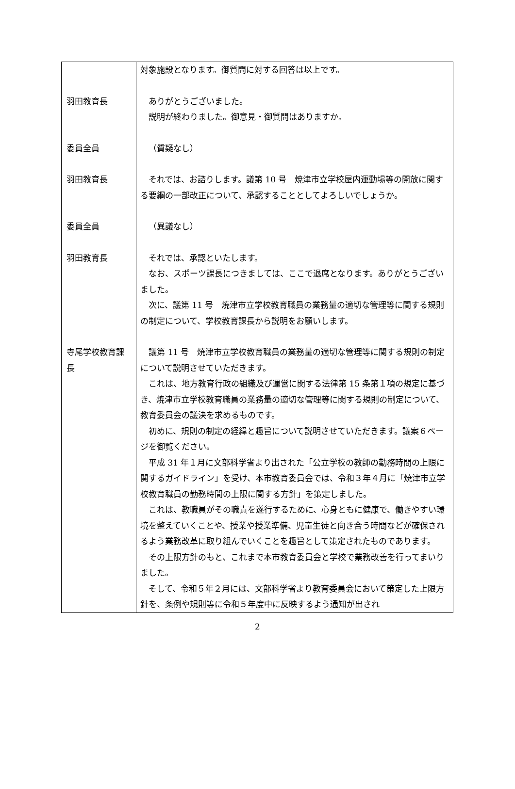| | 対象施設となります。御質問に対する回答は以上です。 |
| 羽田教育長 | ありがとうございました。 説明が終わりました。御意見・御質問はありますか。 |
| 委員全員 | （質疑なし） |
| 羽田教育長 | それでは、お諮りします。議第 10 号 焼津市立学校屋内運動場等の開放に関する要綱の一部改正について、承認することとしてよろしいでしょうか。 |
| 委員全員 | （異議なし） |
| 羽田教育長 | それでは、承認といたします。 なお、スポーツ課長につきましては、ここで退席となります。ありがとうございました。 次に、議第 11 号 焼津市立学校教育職員の業務量の適切な管理等に関する規則の制定について、学校教育課長から説明をお願いします。 |
| 寺尾学校教育課長 | 議第 11 号 焼津市立学校教育職員の業務量の適切な管理等に関する規則の制定について説明させていただきます。 これは、地方教育行政の組織及び運営に関する法律第 15 条第１項の規定に基づき、焼津市立学校教育職員の業務量の適切な管理等に関する規則の制定について、教育委員会の議決を求めるものです。 初めに、規則の制定の経緯と趣旨について説明させていただきます。議案６ページを御覧ください。 平成 31 年１月に文部科学省より出された「公立学校の教師の勤務時間の上限に関するガイドライン」を受け、本市教育委員会では、令和３年４月に「焼津市立学校教育職員の勤務時間の上限に関する方針」を策定しました。 これは、教職員がその職責を遂行するために、心身ともに健康で、働きやすい環境を整えていくことや、授業や授業準備、児童生徒と向き合う時間などが確保されるよう業務改革に取り組んでいくことを趣旨として策定されたものであります。 その上限方針のもと、これまで本市教育委員会と学校で業務改善を行ってまいりました。 そして、令和５年２月には、文部科学省より教育委員会において策定した上限方針を、条例や規則等に令和５年度中に反映するよう通知が出され |
2